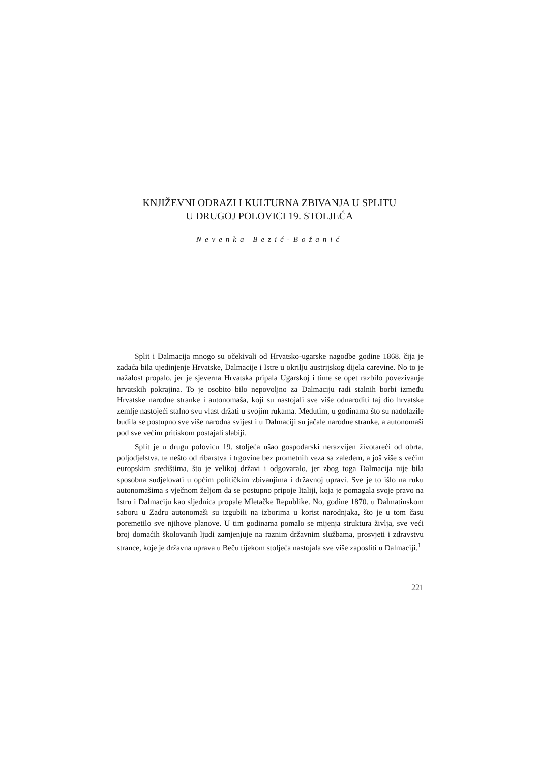KNJIŽEVNI ODRAZI I KULTURNA ZBIVANJA U SPLITU
U DRUGOJ POLOVICI 19. STOLJEĆA
Nevenka Bezić-Božanić
Split i Dalmacija mnogo su očekivali od Hrvatsko-ugarske nagodbe godine 1868. čija je zadaća bila ujedinjenje Hrvatske, Dalmacije i Istre u okrilju austrijskog dijela carevine. No to je nažalost propalo, jer je sjeverna Hrvatska pripala Ugarskoj i time se opet razbilo povezivanje hrvatskih pokrajina. To je osobito bilo nepovoljno za Dalmaciju radi stalnih borbi između Hrvatske narodne stranke i autonomaša, koji su nastojali sve više odnaroditi taj dio hrvatske zemlje nastojeći stalno svu vlast držati u svojim rukama. Međutim, u godinama što su nadolazile budila se postupno sve više narodna svijest i u Dalmaciji su jačale narodne stranke, a autonomaši pod sve većim pritiskom postajali slabiji.
Split je u drugu polovicu 19. stoljeća ušao gospodarski nerazvijen životareći od obrta, poljodjelstva, te nešto od ribarstva i trgovine bez prometnih veza sa zaleđem, a još više s većim europskim središtima, što je velikoj državi i odgovaralo, jer zbog toga Dalmacija nije bila sposobna sudjelovati u općim političkim zbivanjima i državnoj upravi. Sve je to išlo na ruku autonomašima s vječnom željom da se postupno pripoje Italiji, koja je pomagala svoje pravo na Istru i Dalmaciju kao sljednica propale Mletačke Republike. No, godine 1870. u Dalmatinskom saboru u Zadru autonomaši su izgubili na izborima u korist narodnjaka, što je u tom času poremetilo sve njihove planove. U tim godinama pomalo se mijenja struktura življa, sve veći broj domaćih školovanih ljudi zamjenjuje na raznim državnim službama, prosvjeti i zdravstvu strance, koje je državna uprava u Beču tijekom stoljeća nastojala sve više zaposliti u Dalmaciji.<sup>1</sup>
221